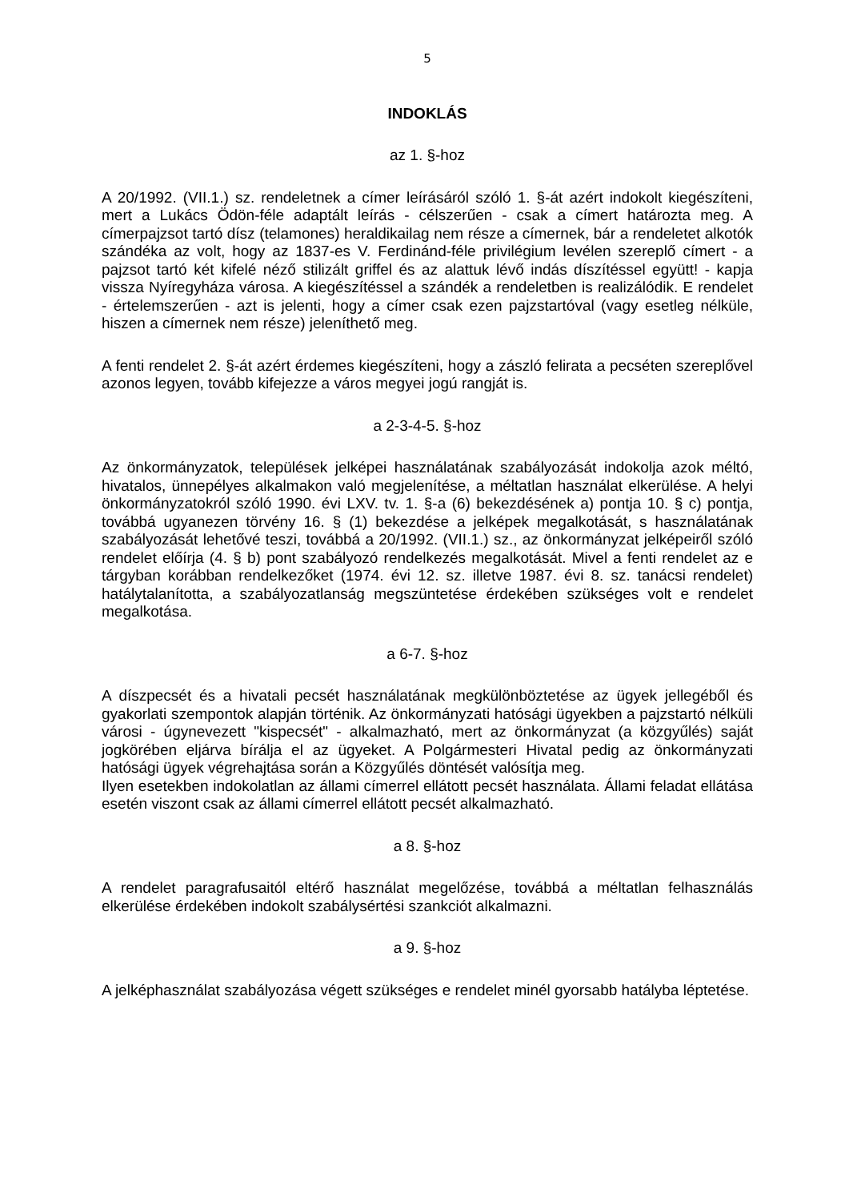5
INDOKLÁS
az 1. §-hoz
A 20/1992. (VII.1.) sz. rendeletnek a címer leírásáról szóló 1. §-át azért indokolt kiegészíteni, mert a Lukács Ödön-féle adaptált leírás - célszerűen - csak a címert határozta meg. A címerpajzsot tartó dísz (telamones) heraldikailag nem része a címernek, bár a rendeletet alkotók szándéka az volt, hogy az 1837-es V. Ferdinánd-féle privilégium levélen szereplő címert - a pajzsot tartó két kifelé néző stilizált griffel és az alattuk lévő indás díszítéssel együtt! - kapja vissza Nyíregyháza városa. A kiegészítéssel a szándék a rendeletben is realizálódik. E rendelet - értelemszerűen - azt is jelenti, hogy a címer csak ezen pajzstartóval (vagy esetleg nélküle, hiszen a címernek nem része) jeleníthető meg.
A fenti rendelet 2. §-át azért érdemes kiegészíteni, hogy a zászló felirata a pecséten szereplővel azonos legyen, tovább kifejezze a város megyei jogú rangját is.
a 2-3-4-5. §-hoz
Az önkormányzatok, települések jelképei használatának szabályozását indokolja azok méltó, hivatalos, ünnepélyes alkalmakon való megjelenítése, a méltatlan használat elkerülése. A helyi önkormányzatokról szóló 1990. évi LXV. tv. 1. §-a (6) bekezdésének a) pontja 10. § c) pontja, továbbá ugyanezen törvény 16. § (1) bekezdése a jelképek megalkotását, s használatának szabályozását lehetővé teszi, továbbá a 20/1992. (VII.1.) sz., az önkormányzat jelképeiről szóló rendelet előírja (4. § b) pont szabályozó rendelkezés megalkotását. Mivel a fenti rendelet az e tárgyban korábban rendelkezőket (1974. évi 12. sz. illetve 1987. évi 8. sz. tanácsi rendelet) hatálytalanította, a szabályozatlanság megszüntetése érdekében szükséges volt e rendelet megalkotása.
a 6-7. §-hoz
A díszpecsét és a hivatali pecsét használatának megkülönböztetése az ügyek jellegéből és gyakorlati szempontok alapján történik. Az önkormányzati hatósági ügyekben a pajzstartó nélküli városi - úgynevezett "kispecsét" - alkalmazható, mert az önkormányzat (a közgyűlés) saját jogkörében eljárva bírálja el az ügyeket. A Polgármesteri Hivatal pedig az önkormányzati hatósági ügyek végrehajtása során a Közgyűlés döntését valósítja meg.
Ilyen esetekben indokolatlan az állami címerrel ellátott pecsét használata. Állami feladat ellátása esetén viszont csak az állami címerrel ellátott pecsét alkalmazható.
a 8. §-hoz
A rendelet paragrafusaitól eltérő használat megelőzése, továbbá a méltatlan felhasználás elkerülése érdekében indokolt szabálysértési szankciót alkalmazni.
a 9. §-hoz
A jelképhasználat szabályozása végett szükséges e rendelet minél gyorsabb hatályba léptetése.